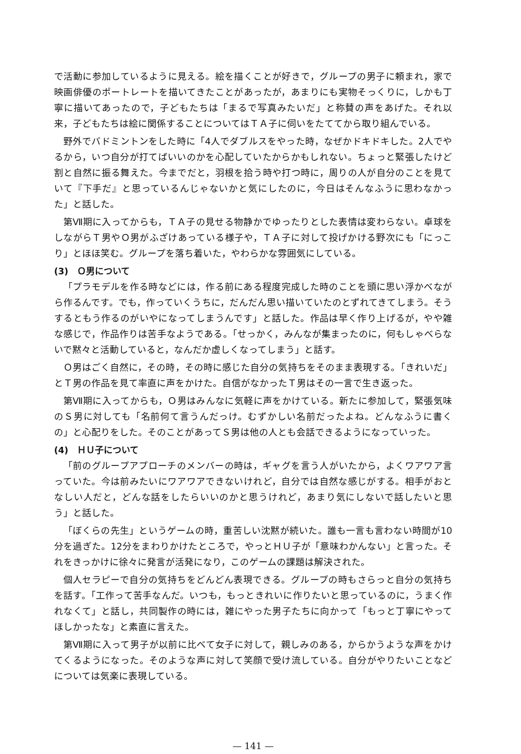で活動に参加しているように見える。絵を描くことが好きで，グループの男子に頼まれ，家で映画俳優のポートレートを描いてきたことがあったが，あまりにも実物そっくりに，しかも丁寧に描いてあったので，子どもたちは「まるで写真みたいだ」と称賛の声をあげた。それ以来，子どもたちは絵に関係することについてはＴＡ子に伺いをたててから取り組んでいる。
野外でバドミントンをした時に「4人でダブルスをやった時，なぜかドキドキした。2人でやるから，いつ自分が打てばいいのかを心配していたからかもしれない。ちょっと緊張したけど割と自然に振る舞えた。今までだと，羽根を拾う時や打つ時に，周りの人が自分のことを見ていて『下手だ』と思っているんじゃないかと気にしたのに，今日はそんなふうに思わなかった」と話した。
第Ⅶ期に入ってからも，ＴＡ子の見せる物静かでゆったりとした表情は変わらない。卓球をしながらＴ男やＯ男がふざけあっている様子や，ＴＡ子に対して投げかける野次にも「にっこり」とほほ笑む。グループを落ち着いた，やわらかな雰囲気にしている。
(3)　Ｏ男について
「プラモデルを作る時などには，作る前にある程度完成した時のことを頭に思い浮かべながら作るんです。でも，作っていくうちに，だんだん思い描いていたのとずれてきてしまう。そうするともう作るのがいやになってしまうんです」と話した。作品は早く作り上げるが，やや雑な感じで，作品作りは苦手なようである。「せっかく，みんなが集まったのに，何もしゃべらないで黙々と活動していると，なんだか虚しくなってしまう」と話す。
Ｏ男はごく自然に，その時，その時に感じた自分の気持ちをそのまま表現する。「きれいだ」とＴ男の作品を見て率直に声をかけた。自信がなかったＴ男はその一言で生き返った。
第Ⅶ期に入ってからも，Ｏ男はみんなに気軽に声をかけている。新たに参加して，緊張気味のＳ男に対しても「名前何て言うんだっけ。むずかしい名前だったよね。どんなふうに書くの」と心配りをした。そのことがあってＳ男は他の人とも会話できるようになっていった。
(4)　ＨＵ子について
「前のグループアプローチのメンバーの時は，ギャグを言う人がいたから，よくワアワア言っていた。今は前みたいにワアワアできないけれど，自分では自然な感じがする。相手がおとなしい人だと，どんな話をしたらいいのかと思うけれど，あまり気にしないで話したいと思う」と話した。
「ぼくらの先生」というゲームの時，重苦しい沈黙が続いた。誰も一言も言わない時間が10分を過ぎた。12分をまわりかけたところで，やっとＨＵ子が「意味わかんない」と言った。それをきっかけに徐々に発言が活発になり，このゲームの課題は解決された。
個人セラピーで自分の気持ちをどんどん表現できる。グループの時もさらっと自分の気持ちを話す。「工作って苦手なんだ。いつも，もっときれいに作りたいと思っているのに，うまく作れなくて」と話し，共同製作の時には，雑にやった男子たちに向かって「もっと丁寧にやってほしかったな」と素直に言えた。
第Ⅶ期に入って男子が以前に比べて女子に対して，親しみのある，からかうような声をかけてくるようになった。そのような声に対して笑顔で受け流している。自分がやりたいことなどについては気楽に表現している。
— 141 —